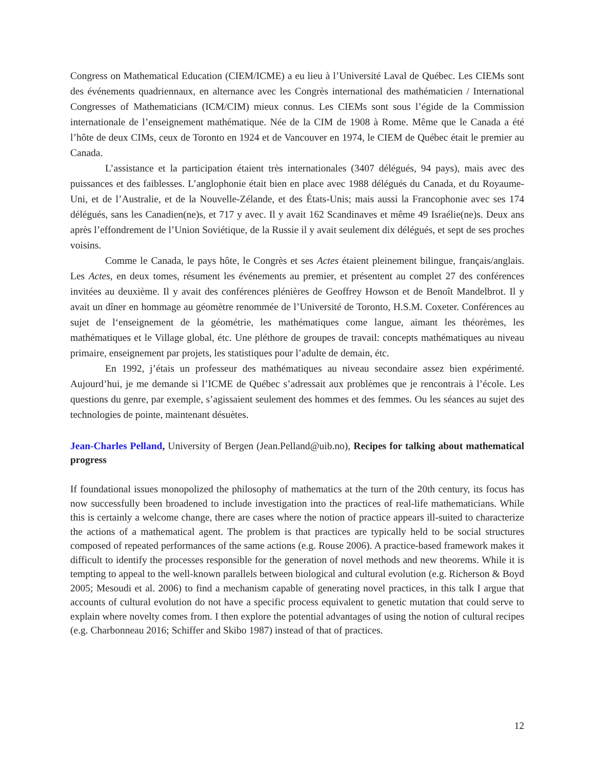Congress on Mathematical Education (CIEM/ICME) a eu lieu à l’Université Laval de Québec. Les CIEMs sont des événements quadriennaux, en alternance avec les Congrès international des mathématicien / International Congresses of Mathematicians (ICM/CIM) mieux connus. Les CIEMs sont sous l’égide de la Commission internationale de l’enseignement mathématique. Née de la CIM de 1908 à Rome. Même que le Canada a été l’hôte de deux CIMs, ceux de Toronto en 1924 et de Vancouver en 1974, le CIEM de Québec était le premier au Canada.
L’assistance et la participation étaient très internationales (3407 délégués, 94 pays), mais avec des puissances et des faiblesses. L’anglophonie était bien en place avec 1988 délégués du Canada, et du Royaume-Uni, et de l’Australie, et de la Nouvelle-Zélande, et des États-Unis; mais aussi la Francophonie avec ses 174 délégués, sans les Canadien(ne)s, et 717 y avec. Il y avait 162 Scandinaves et même 49 Israélie(ne)s. Deux ans après l’effondrement de l’Union Soviétique, de la Russie il y avait seulement dix délégués, et sept de ses proches voisins.
Comme le Canada, le pays hôte, le Congrès et ses Actes étaient pleinement bilingue, français/anglais. Les Actes, en deux tomes, résument les événements au premier, et présentent au complet 27 des conférences invitées au deuxième. Il y avait des conférences plénières de Geoffrey Howson et de Benoît Mandelbrot. Il y avait un dîner en hommage au géomètre renommée de l’Université de Toronto, H.S.M. Coxeter. Conférences au sujet de l‘enseignement de la géométrie, les mathématiques come langue, aimant les théorèmes, les mathématiques et le Village global, étc. Une pléthore de groupes de travail: concepts mathématiques au niveau primaire, enseignement par projets, les statistiques pour l’adulte de demain, étc.
En 1992, j’étais un professeur des mathématiques au niveau secondaire assez bien expérimenté. Aujourd’hui, je me demande si l’ICME de Québec s’adressait aux problèmes que je rencontrais à l’école. Les questions du genre, par exemple, s’agissaient seulement des hommes et des femmes. Ou les séances au sujet des technologies de pointe, maintenant désuètes.
Jean-Charles Pelland, University of Bergen (Jean.Pelland@uib.no), Recipes for talking about mathematical progress
If foundational issues monopolized the philosophy of mathematics at the turn of the 20th century, its focus has now successfully been broadened to include investigation into the practices of real-life mathematicians. While this is certainly a welcome change, there are cases where the notion of practice appears ill-suited to characterize the actions of a mathematical agent. The problem is that practices are typically held to be social structures composed of repeated performances of the same actions (e.g. Rouse 2006). A practice-based framework makes it difficult to identify the processes responsible for the generation of novel methods and new theorems. While it is tempting to appeal to the well-known parallels between biological and cultural evolution (e.g. Richerson & Boyd 2005; Mesoudi et al. 2006) to find a mechanism capable of generating novel practices, in this talk I argue that accounts of cultural evolution do not have a specific process equivalent to genetic mutation that could serve to explain where novelty comes from. I then explore the potential advantages of using the notion of cultural recipes (e.g. Charbonneau 2016; Schiffer and Skibo 1987) instead of that of practices.
12